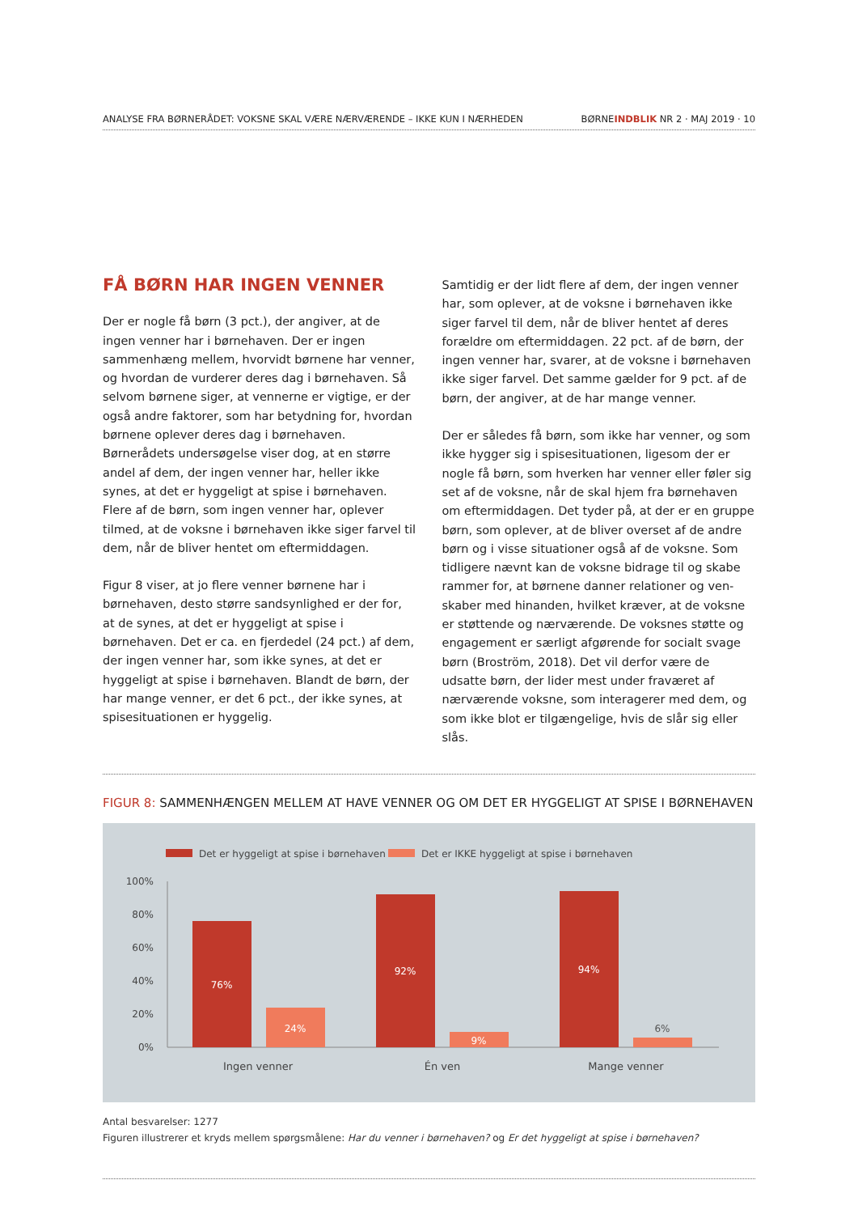ANALYSE FRA BØRNERÅDET: VOKSNE SKAL VÆRE NÆRVÆRENDE – IKKE KUN I NÆRHEDEN BØRNEINDBLIK NR 2 · MAJ 2019 · 10
FÅ BØRN HAR INGEN VENNER
Der er nogle få børn (3 pct.), der angiver, at de ingen venner har i børnehaven. Der er ingen sammenhæng mellem, hvorvidt børnene har venner, og hvordan de vurderer deres dag i børnehaven. Så selvom børnene siger, at vennerne er vigtige, er der også andre faktorer, som har betydning for, hvordan børnene oplever deres dag i børnehaven. Børnerådets undersøgelse viser dog, at en større andel af dem, der ingen venner har, heller ikke synes, at det er hyggeligt at spise i børnehaven. Flere af de børn, som ingen venner har, oplever tilmed, at de voksne i børnehaven ikke siger farvel til dem, når de bliver hentet om eftermiddagen.
Figur 8 viser, at jo flere venner børnene har i børnehaven, desto større sandsynlighed er der for, at de synes, at det er hyggeligt at spise i børnehaven. Det er ca. en fjerdedel (24 pct.) af dem, der ingen venner har, som ikke synes, at det er hyggeligt at spise i børnehaven. Blandt de børn, der har mange venner, er det 6 pct., der ikke synes, at spisesituationen er hyggelig.
Samtidig er der lidt flere af dem, der ingen venner har, som oplever, at de voksne i børnehaven ikke siger farvel til dem, når de bliver hentet af deres forældre om eftermiddagen. 22 pct. af de børn, der ingen venner har, svarer, at de voksne i børnehaven ikke siger farvel. Det samme gælder for 9 pct. af de børn, der angiver, at de har mange venner.
Der er således få børn, som ikke har venner, og som ikke hygger sig i spisesituationen, ligesom der er nogle få børn, som hverken har venner eller føler sig set af de voksne, når de skal hjem fra børnehaven om eftermiddagen. Det tyder på, at der er en gruppe børn, som oplever, at de bliver overset af de andre børn og i visse situationer også af de voksne. Som tidligere nævnt kan de voksne bidrage til og skabe rammer for, at børnene danner relationer og ven-skaber med hinanden, hvilket kræver, at de voksne er støttende og nærværende. De voksnes støtte og engagement er særligt afgørende for socialt svage børn (Broström, 2018). Det vil derfor være de udsatte børn, der lider mest under fraværet af nærværende voksne, som interagerer med dem, og som ikke blot er tilgængelige, hvis de slår sig eller slås.
FIGUR 8: SAMMENHÆNGEN MELLEM AT HAVE VENNER OG OM DET ER HYGGELIGT AT SPISE I BØRNEHAVEN
Det er hyggeligt at spise i børnehaven
Det er IKKE hyggeligt at spise i børnehaven
100%
80%
60%
40%
20%
0%
76%
24%
92%
9%
94%
6%
Ingen venner
Én ven
Mange venner
Antal besvarelser: 1277
Figuren illustrerer et kryds mellem spørgsmålene: Har du venner i børnehaven? og Er det hyggeligt at spise i børnehaven?